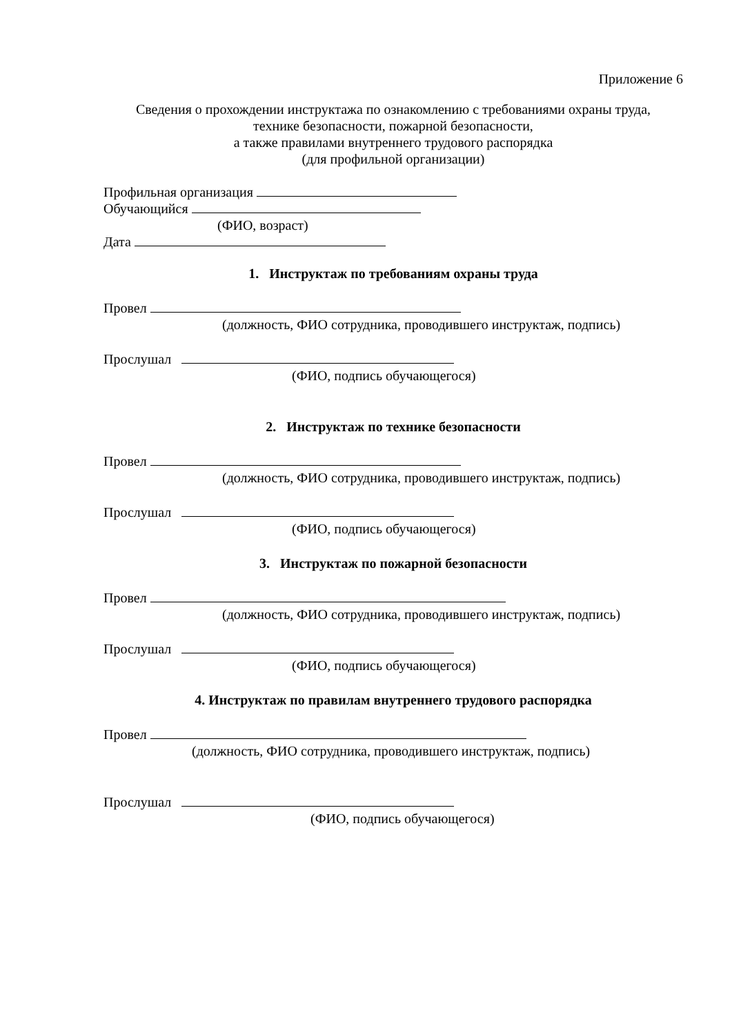Приложение 6
Сведения о прохождении инструктажа по ознакомлению с требованиями охраны труда,
технике безопасности, пожарной безопасности,
а также правилами внутреннего трудового распорядка
(для профильной организации)
Профильная организация
Обучающийся
(ФИО, возраст)
Дата
1. Инструктаж по требованиям охраны труда
Провел
(должность, ФИО сотрудника, проводившего инструктаж, подпись)
Прослушал
(ФИО, подпись обучающегося)
2. Инструктаж по технике безопасности
Провел
(должность, ФИО сотрудника, проводившего инструктаж, подпись)
Прослушал
(ФИО, подпись обучающегося)
3. Инструктаж по пожарной безопасности
Провел
(должность, ФИО сотрудника, проводившего инструктаж, подпись)
Прослушал
(ФИО, подпись обучающегося)
4. Инструктаж по правилам внутреннего трудового распорядка
Провел
(должность, ФИО сотрудника, проводившего инструктаж, подпись)
Прослушал
(ФИО, подпись обучающегося)